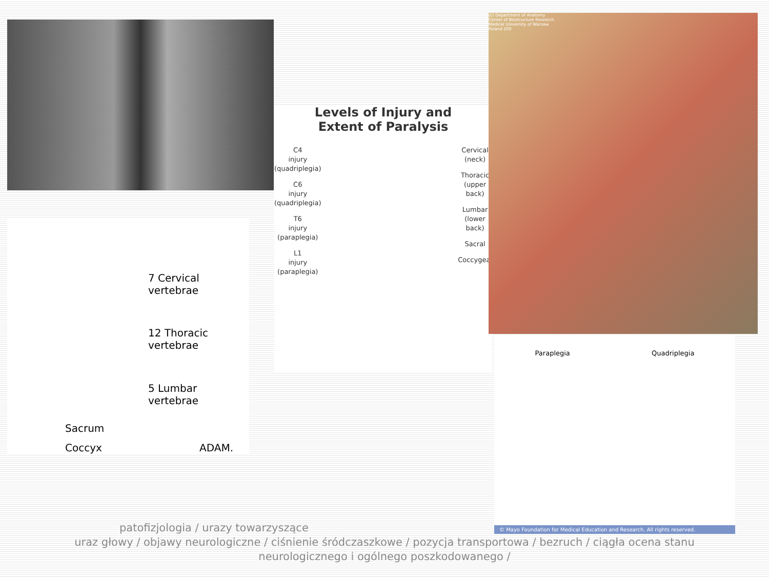7 Cervical vertebrae
12 Thoracic vertebrae
5 Lumbar vertebrae
Sacrum
Coccyx ADAM.
Levels of Injury and
Extent of Paralysis
C4
injury
(quadriplegia)
C6
injury
(quadriplegia)
T6
injury
(paraplegia)
L1
injury
(paraplegia)
Cervical
(neck)
Thoracic
(upper
back)
Lumbar
(lower
back)
Sacral
Coccygeal
(c) Department of Anatomy
Center of Biostructure Research
Medical University of Warsaw
Poland 200
Paraplegia Quadriplegia
© Mayo Foundation for Medical Education and Research. All rights reserved.
patofizjologia / urazy towarzyszące
uraz głowy / objawy neurologiczne / ciśnienie śródczaszkowe / pozycja transportowa / bezruch / ciągła ocena stanu neurologicznego i ogólnego poszkodowanego /